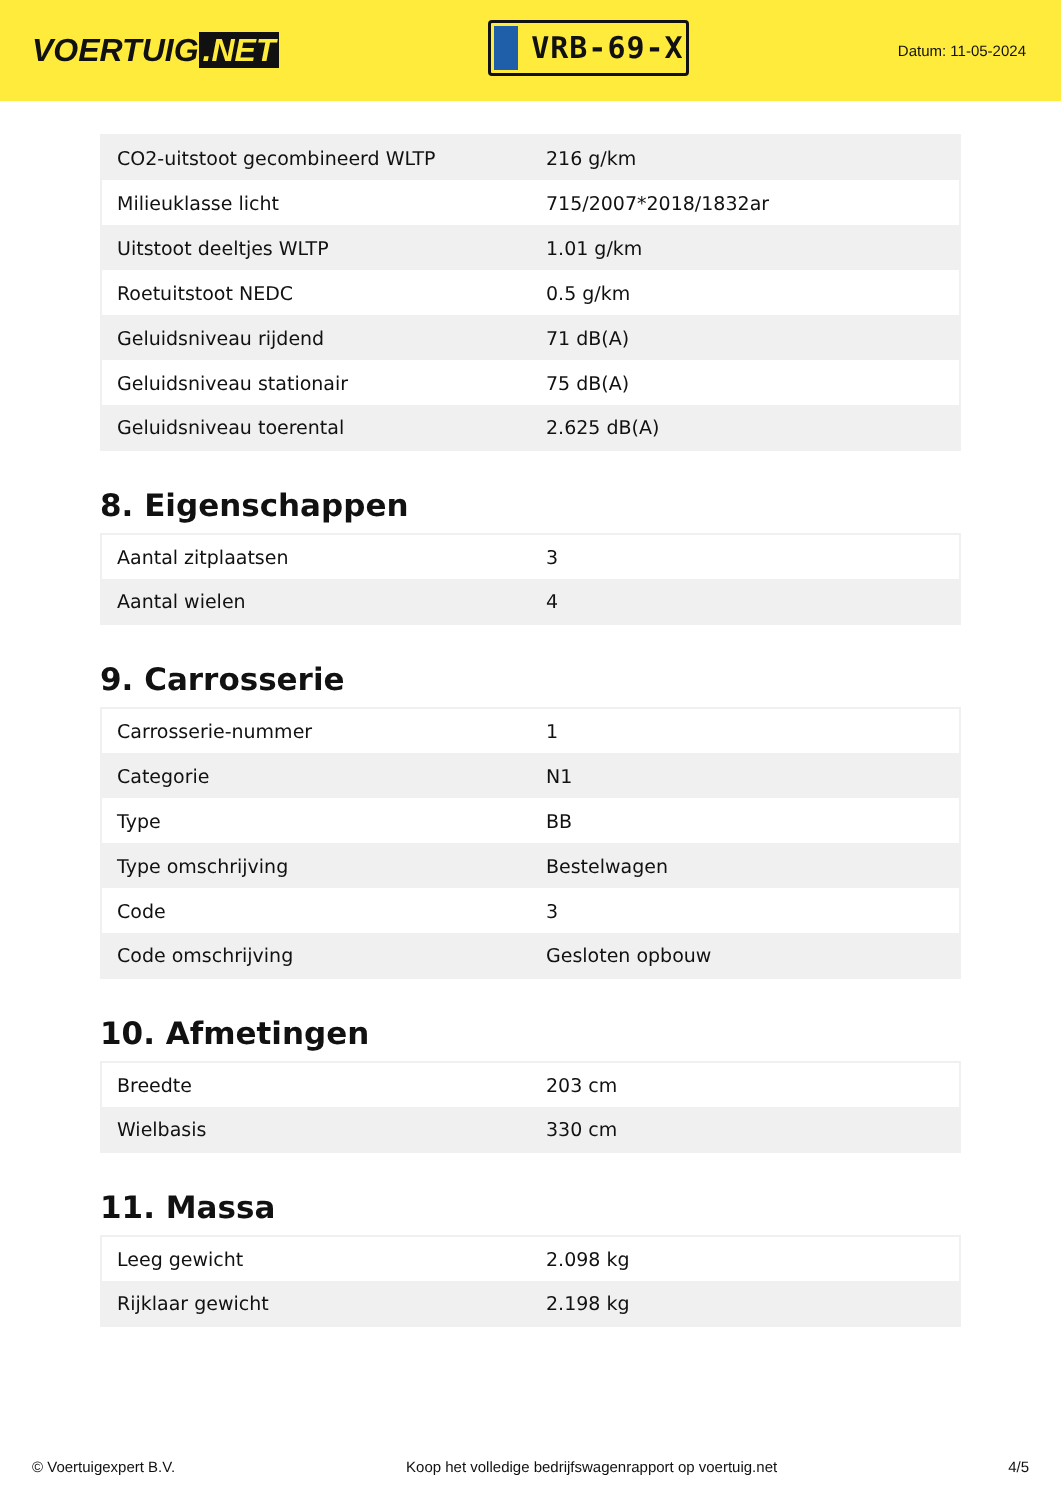VOERTUIG.NET
VRB-69-X
Datum: 11-05-2024
| CO2-uitstoot gecombineerd WLTP | 216 g/km |
| Milieuklasse licht | 715/2007*2018/1832ar |
| Uitstoot deeltjes WLTP | 1.01 g/km |
| Roetuitstoot NEDC | 0.5 g/km |
| Geluidsniveau rijdend | 71 dB(A) |
| Geluidsniveau stationair | 75 dB(A) |
| Geluidsniveau toerental | 2.625 dB(A) |
8. Eigenschappen
| Aantal zitplaatsen | 3 |
| Aantal wielen | 4 |
9. Carrosserie
| Carrosserie-nummer | 1 |
| Categorie | N1 |
| Type | BB |
| Type omschrijving | Bestelwagen |
| Code | 3 |
| Code omschrijving | Gesloten opbouw |
10. Afmetingen
| Breedte | 203 cm |
| Wielbasis | 330 cm |
11. Massa
| Leeg gewicht | 2.098 kg |
| Rijklaar gewicht | 2.198 kg |
© Voertuigexpert B.V. Koop het volledige bedrijfswagenrapport op voertuig.net 4/5